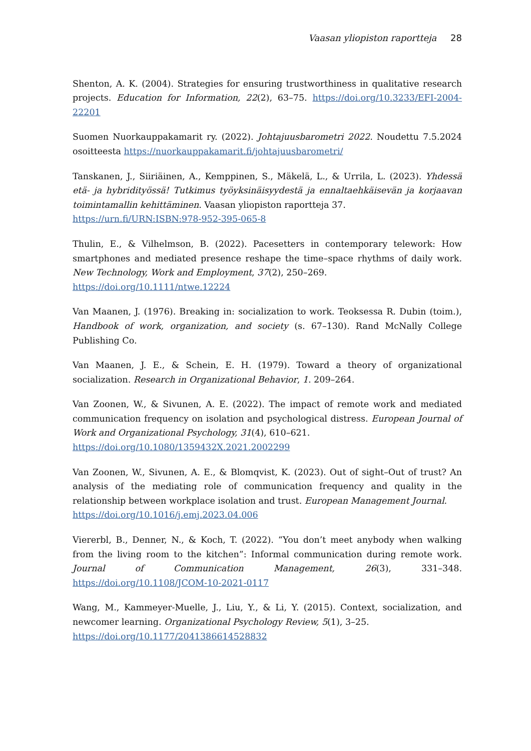Vaasan yliopiston raportteja 28
Shenton, A. K. (2004). Strategies for ensuring trustworthiness in qualitative research projects. Education for Information, 22(2), 63–75. https://doi.org/10.3233/EFI-2004-22201
Suomen Nuorkauppakamarit ry. (2022). Johtajuusbarometri 2022. Noudettu 7.5.2024 osoitteesta https://nuorkauppakamarit.fi/johtajuusbarometri/
Tanskanen, J., Siiriäinen, A., Kemppinen, S., Mäkelä, L., & Urrila, L. (2023). Yhdessä etä- ja hybridityössä! Tutkimus työyksinäisyydestä ja ennaltaehkäisevän ja korjaavan toimintamallin kehittäminen. Vaasan yliopiston raportteja 37.
https://urn.fi/URN:ISBN:978-952-395-065-8
Thulin, E., & Vilhelmson, B. (2022). Pacesetters in contemporary telework: How smartphones and mediated presence reshape the time–space rhythms of daily work. New Technology, Work and Employment, 37(2), 250–269.
https://doi.org/10.1111/ntwe.12224
Van Maanen, J. (1976). Breaking in: socialization to work. Teoksessa R. Dubin (toim.), Handbook of work, organization, and society (s. 67–130). Rand McNally College Publishing Co.
Van Maanen, J. E., & Schein, E. H. (1979). Toward a theory of organizational socialization. Research in Organizational Behavior, 1. 209–264.
Van Zoonen, W., & Sivunen, A. E. (2022). The impact of remote work and mediated communication frequency on isolation and psychological distress. European Journal of Work and Organizational Psychology, 31(4), 610–621.
https://doi.org/10.1080/1359432X.2021.2002299
Van Zoonen, W., Sivunen, A. E., & Blomqvist, K. (2023). Out of sight–Out of trust? An analysis of the mediating role of communication frequency and quality in the relationship between workplace isolation and trust. European Management Journal.
https://doi.org/10.1016/j.emj.2023.04.006
Viererbl, B., Denner, N., & Koch, T. (2022). “You don’t meet anybody when walking from the living room to the kitchen”: Informal communication during remote work. Journal of Communication Management, 26(3), 331–348. https://doi.org/10.1108/JCOM-10-2021-0117
Wang, M., Kammeyer-Muelle, J., Liu, Y., & Li, Y. (2015). Context, socialization, and newcomer learning. Organizational Psychology Review, 5(1), 3–25.
https://doi.org/10.1177/2041386614528832